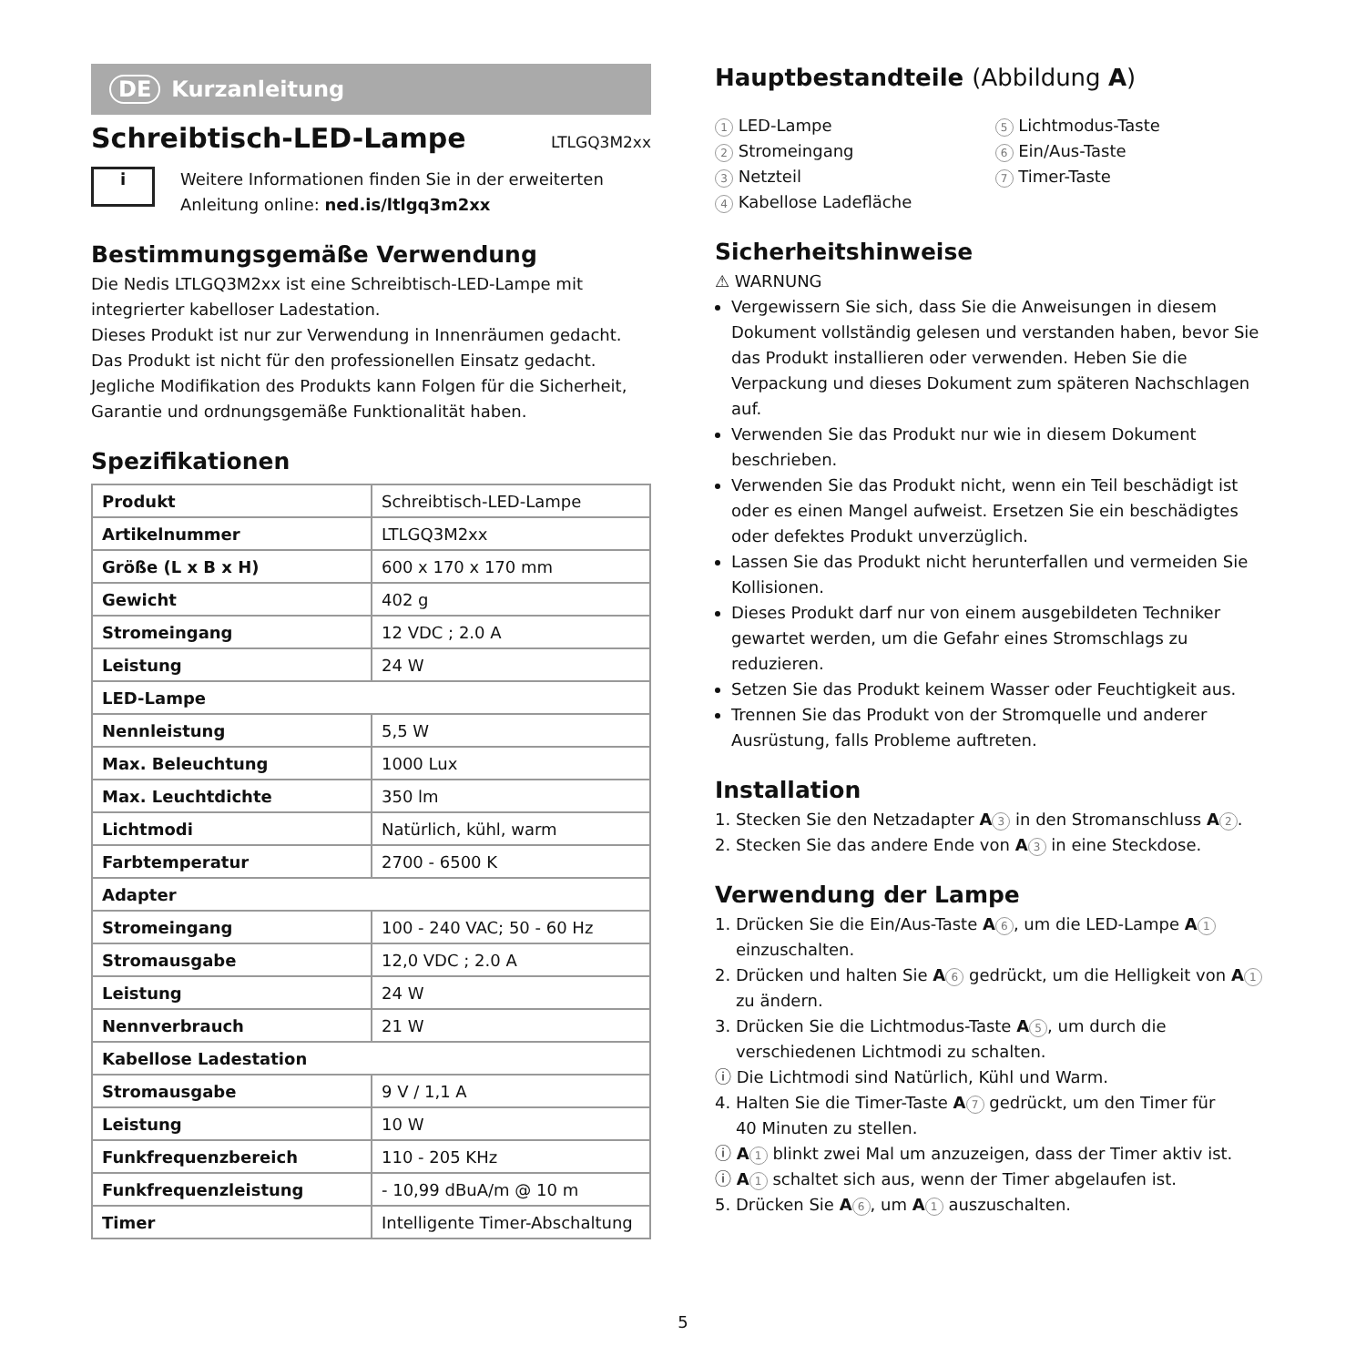DE Kurzanleitung
Schreibtisch-LED-Lampe LTLGQ3M2xx
i
Weitere Informationen finden Sie in der erweiterten
Anleitung online: ned.is/ltlgq3m2xx
Bestimmungsgemäße Verwendung
Die Nedis LTLGQ3M2xx ist eine Schreibtisch-LED-Lampe mit integrierter kabelloser Ladestation.
Dieses Produkt ist nur zur Verwendung in Innenräumen gedacht.
Das Produkt ist nicht für den professionellen Einsatz gedacht.
Jegliche Modifikation des Produkts kann Folgen für die Sicherheit, Garantie und ordnungsgemäße Funktionalität haben.
Spezifikationen
| Produkt | Schreibtisch-LED-Lampe |
| Artikelnummer | LTLGQ3M2xx |
| Größe (L x B x H) | 600 x 170 x 170 mm |
| Gewicht | 402 g |
| Stromeingang | 12 VDC ; 2.0 A |
| Leistung | 24 W |
| LED-Lampe | |
| Nennleistung | 5,5 W |
| Max. Beleuchtung | 1000 Lux |
| Max. Leuchtdichte | 350 lm |
| Lichtmodi | Natürlich, kühl, warm |
| Farbtemperatur | 2700 - 6500 K |
| Adapter | |
| Stromeingang | 100 - 240 VAC; 50 - 60 Hz |
| Stromausgabe | 12,0 VDC ; 2.0 A |
| Leistung | 24 W |
| Nennverbrauch | 21 W |
| Kabellose Ladestation | |
| Stromausgabe | 9 V / 1,1 A |
| Leistung | 10 W |
| Funkfrequenzbereich | 110 - 205 KHz |
| Funkfrequenzleistung | - 10,99 dBuA/m @ 10 m |
| Timer | Intelligente Timer-Abschaltung |
Hauptbestandteile (Abbildung A)
1 LED-Lampe
2 Stromeingang
3 Netzteil
4 Kabellose Ladefläche
5 Lichtmodus-Taste
6 Ein/Aus-Taste
7 Timer-Taste
Sicherheitshinweise
⚠ WARNUNG
Vergewissern Sie sich, dass Sie die Anweisungen in diesem Dokument vollständig gelesen und verstanden haben, bevor Sie das Produkt installieren oder verwenden. Heben Sie die Verpackung und dieses Dokument zum späteren Nachschlagen auf.
Verwenden Sie das Produkt nur wie in diesem Dokument beschrieben.
Verwenden Sie das Produkt nicht, wenn ein Teil beschädigt ist oder es einen Mangel aufweist. Ersetzen Sie ein beschädigtes oder defektes Produkt unverzüglich.
Lassen Sie das Produkt nicht herunterfallen und vermeiden Sie Kollisionen.
Dieses Produkt darf nur von einem ausgebildeten Techniker gewartet werden, um die Gefahr eines Stromschlags zu reduzieren.
Setzen Sie das Produkt keinem Wasser oder Feuchtigkeit aus.
Trennen Sie das Produkt von der Stromquelle und anderer Ausrüstung, falls Probleme auftreten.
Installation
1. Stecken Sie den Netzadapter A 3 in den Stromanschluss A 2.
2. Stecken Sie das andere Ende von A 3 in eine Steckdose.
Verwendung der Lampe
1. Drücken Sie die Ein/Aus-Taste A 6, um die LED-Lampe A 1
einzuschalten.
2. Drücken und halten Sie A 6 gedrückt, um die Helligkeit von A 1
zu ändern.
3. Drücken Sie die Lichtmodus-Taste A 5, um durch die
verschiedenen Lichtmodi zu schalten.
ⓘ Die Lichtmodi sind Natürlich, Kühl und Warm.
4. Halten Sie die Timer-Taste A 7 gedrückt, um den Timer für
40 Minuten zu stellen.
ⓘ A 1 blinkt zwei Mal um anzuzeigen, dass der Timer aktiv ist.
ⓘ A 1 schaltet sich aus, wenn der Timer abgelaufen ist.
5. Drücken Sie A 6, um A 1 auszuschalten.
5